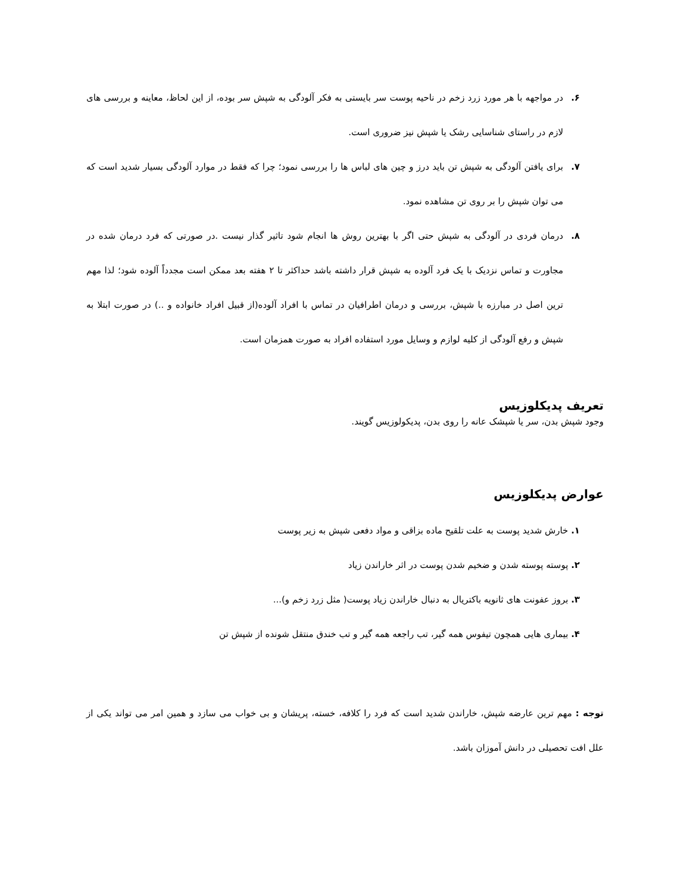۶. در مواجهه با هر مورد زرد زخم در ناحیه پوست سر بایستی به فکر آلودگی به شپش سر بوده، از این لحاظ، معاینه و بررسی های لازم در راستای شناسایی رشک یا شپش نیز ضروری است.
۷. برای یافتن آلودگی به شپش تن باید درز و چین های لباس ها را بررسی نمود؛ چرا که فقط در موارد آلودگی بسیار شدید است که می توان شپش را بر روی تن مشاهده نمود.
۸. درمان فردی در آلودگی به شپش حتی اگر با بهترین روش ها انجام شود تاثیر گذار نیست .در صورتی که فرد درمان شده در مجاورت و تماس نزدیک با یک فرد آلوده به شپش قرار داشته باشد حداکثر تا ۲ هفته بعد ممکن است مجدداً آلوده شود؛ لذا مهم ترین اصل در مبارزه با شپش، بررسی و درمان اطرافیان در تماس با افراد آلوده(از قبیل افراد خانواده و ..) در صورت ابتلا به شپش و رفع آلودگی از کلیه لوازم و وسایل مورد استفاده افراد به صورت همزمان است.
تعریف پدیکلوزیس
وجود شپش بدن، سر یا شپشک عانه را روی بدن، پدیکولوزیس گویند.
عوارض پدیکلوزیس
۱. خارش شدید پوست به علت تلقیح ماده بزاقی و مواد دفعی شپش به زیر پوست
۲. پوسته پوسته شدن و ضخیم شدن پوست در اثر خاراندن زیاد
۳. بروز عفونت های ثانویه باکتریال به دنبال خاراندن زیاد پوست( مثل زرد زخم و)...
۴. بیماری هایی همچون تیفوس همه گیر، تب راجعه همه گیر و تب خندق منتقل شونده از شپش تن
توجه : مهم ترین عارضه شپش، خاراندن شدید است که فرد را کلافه، خسته، پریشان و بی خواب می سازد و همین امر می تواند یکی از علل افت تحصیلی در دانش آموزان باشد.